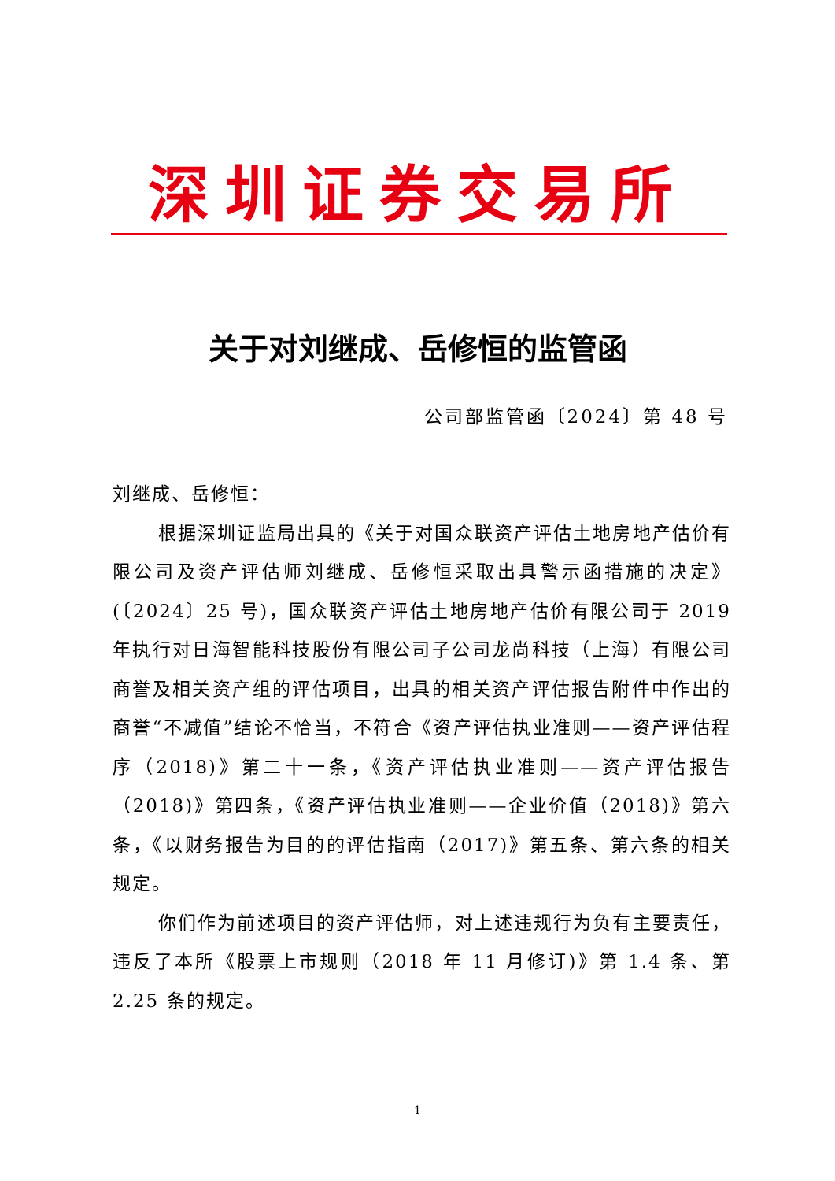深圳证券交易所
关于对刘继成、岳修恒的监管函
公司部监管函〔2024〕第 48 号
刘继成、岳修恒：
根据深圳证监局出具的《关于对国众联资产评估土地房地产估价有限公司及资产评估师刘继成、岳修恒采取出具警示函措施的决定》(〔2024〕25 号)，国众联资产评估土地房地产估价有限公司于 2019 年执行对日海智能科技股份有限公司子公司龙尚科技（上海）有限公司商誉及相关资产组的评估项目，出具的相关资产评估报告附件中作出的商誉“不减值”结论不恰当，不符合《资产评估执业准则——资产评估程序（2018)》第二十一条，《资产评估执业准则——资产评估报告（2018)》第四条，《资产评估执业准则——企业价值（2018)》第六条，《以财务报告为目的的评估指南（2017)》第五条、第六条的相关规定。
你们作为前述项目的资产评估师，对上述违规行为负有主要责任，违反了本所《股票上市规则（2018 年 11 月修订)》第 1.4 条、第 2.25 条的规定。
1